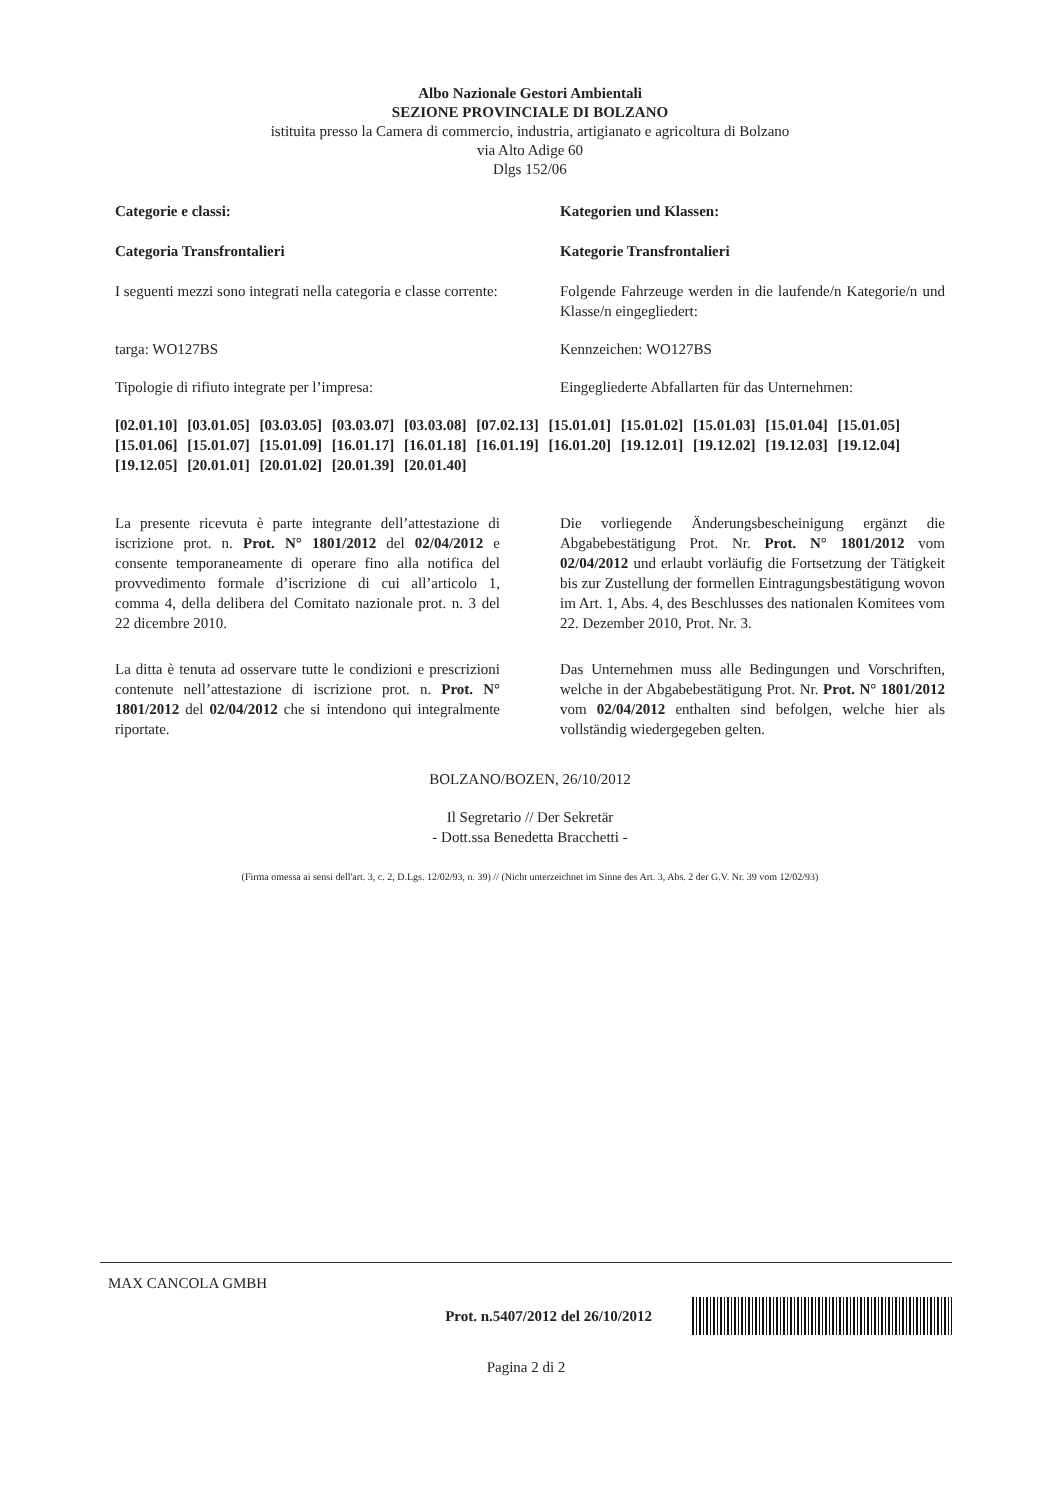Albo Nazionale Gestori Ambientali
SEZIONE PROVINCIALE DI BOLZANO
istituita presso la Camera di commercio, industria, artigianato e agricoltura di Bolzano
via Alto Adige 60
Dlgs 152/06
Categorie e classi: Kategorien und Klassen:
Categoria Transfrontalieri Kategorie Transfrontalieri
I seguenti mezzi sono integrati nella categoria e classe corrente:
Folgende Fahrzeuge werden in die laufende/n Kategorie/n und Klasse/n eingegliedert:
targa: WO127BS Kennzeichen: WO127BS
Tipologie di rifiuto integrate per l’impresa:
Eingegliederte Abfallarten für das Unternehmen:
[02.01.10] [03.01.05] [03.03.05] [03.03.07] [03.03.08] [07.02.13] [15.01.01] [15.01.02] [15.01.03] [15.01.04] [15.01.05] [15.01.06] [15.01.07] [15.01.09] [16.01.17] [16.01.18] [16.01.19] [16.01.20] [19.12.01] [19.12.02] [19.12.03] [19.12.04] [19.12.05] [20.01.01] [20.01.02] [20.01.39] [20.01.40]
La presente ricevuta è parte integrante dell’attestazione di iscrizione prot. n. Prot. N° 1801/2012 del 02/04/2012 e consente temporaneamente di operare fino alla notifica del provvedimento formale d’iscrizione di cui all’articolo 1, comma 4, della delibera del Comitato nazionale prot. n. 3 del 22 dicembre 2010.
Die vorliegende Änderungsbescheinigung ergänzt die Abgabebestätigung Prot. Nr. Prot. N° 1801/2012 vom 02/04/2012 und erlaubt vorläufig die Fortsetzung der Tätigkeit bis zur Zustellung der formellen Eintragungsbestätigung wovon im Art. 1, Abs. 4, des Beschlusses des nationalen Komitees vom 22. Dezember 2010, Prot. Nr. 3.
La ditta è tenuta ad osservare tutte le condizioni e prescrizioni contenute nell’attestazione di iscrizione prot. n. Prot. N° 1801/2012 del 02/04/2012 che si intendono qui integralmente riportate.
Das Unternehmen muss alle Bedingungen und Vorschriften, welche in der Abgabebestätigung Prot. Nr. Prot. N° 1801/2012 vom 02/04/2012 enthalten sind befolgen, welche hier als vollständig wiedergegeben gelten.
BOLZANO/BOZEN, 26/10/2012
Il Segretario // Der Sekretär
- Dott.ssa Benedetta Bracchetti -
(Firma omessa ai sensi dell'art. 3, c. 2, D.Lgs. 12/02/93, n. 39) // (Nicht unterzeichnet im Sinne des Art. 3, Abs. 2 der G.V. Nr. 39 vom 12/02/93)
MAX CANCOLA GMBH
Prot. n.5407/2012 del 26/10/2012
Pagina 2 di 2